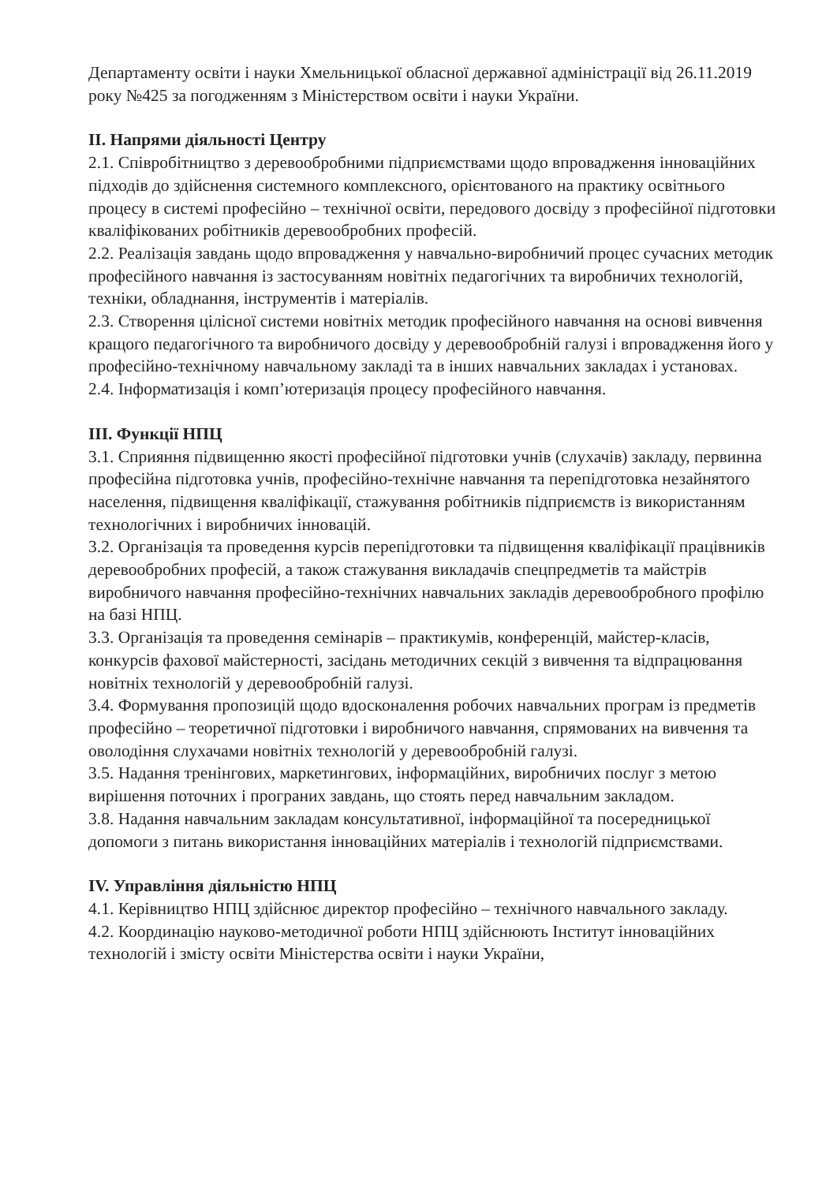Департаменту освіти і науки Хмельницької обласної державної адміністрації від 26.11.2019 року №425 за погодженням з Міністерством освіти і науки України.
II. Напрями діяльності Центру
2.1. Співробітництво з деревообробними підприємствами щодо впровадження інноваційних підходів до здійснення системного комплексного, орієнтованого на практику освітнього процесу в системі професійно – технічної освіти, передового досвіду з професійної підготовки кваліфікованих робітників деревообробних професій.
2.2. Реалізація завдань щодо впровадження у навчально-виробничий процес сучасних методик професійного навчання із застосуванням новітніх педагогічних та виробничих технологій, техніки, обладнання, інструментів і матеріалів.
2.3. Створення цілісної системи новітніх методик професійного навчання на основі вивчення кращого педагогічного та виробничого досвіду у деревообробній галузі і впровадження його у професійно-технічному навчальному закладі та в інших навчальних закладах і установах.
2.4. Інформатизація і комп’ютеризація процесу професійного навчання.
III. Функції НПЦ
3.1. Сприяння підвищенню якості професійної підготовки учнів (слухачів) закладу, первинна професійна підготовка учнів, професійно-технічне навчання та перепідготовка незайнятого населення, підвищення кваліфікації, стажування робітників підприємств із використанням технологічних і виробничих інновацій.
3.2. Організація та проведення курсів перепідготовки та підвищення кваліфікації працівників деревообробних професій, а також стажування викладачів спецпредметів та майстрів виробничого навчання професійно-технічних навчальних закладів деревообробного профілю на базі НПЦ.
3.3. Організація та проведення семінарів – практикумів, конференцій, майстер-класів, конкурсів фахової майстерності, засідань методичних секцій з вивчення та відпрацювання новітніх технологій у деревообробній галузі.
3.4. Формування пропозицій щодо вдосконалення робочих навчальних програм із предметів професійно – теоретичної підготовки і виробничого навчання, спрямованих на вивчення та оволодіння слухачами новітніх технологій у деревообробній галузі.
3.5. Надання тренінгових, маркетингових, інформаційних, виробничих послуг з метою вирішення поточних і програних завдань, що стоять перед навчальним закладом.
3.8. Надання навчальним закладам консультативної, інформаційної та посередницької допомоги з питань використання інноваційних матеріалів і технологій підприємствами.
IV. Управління діяльністю НПЦ
4.1. Керівництво НПЦ здійснює директор професійно – технічного навчального закладу.
4.2. Координацію науково-методичної роботи НПЦ здійснюють Інститут інноваційних технологій і змісту освіти Міністерства освіти і науки України,